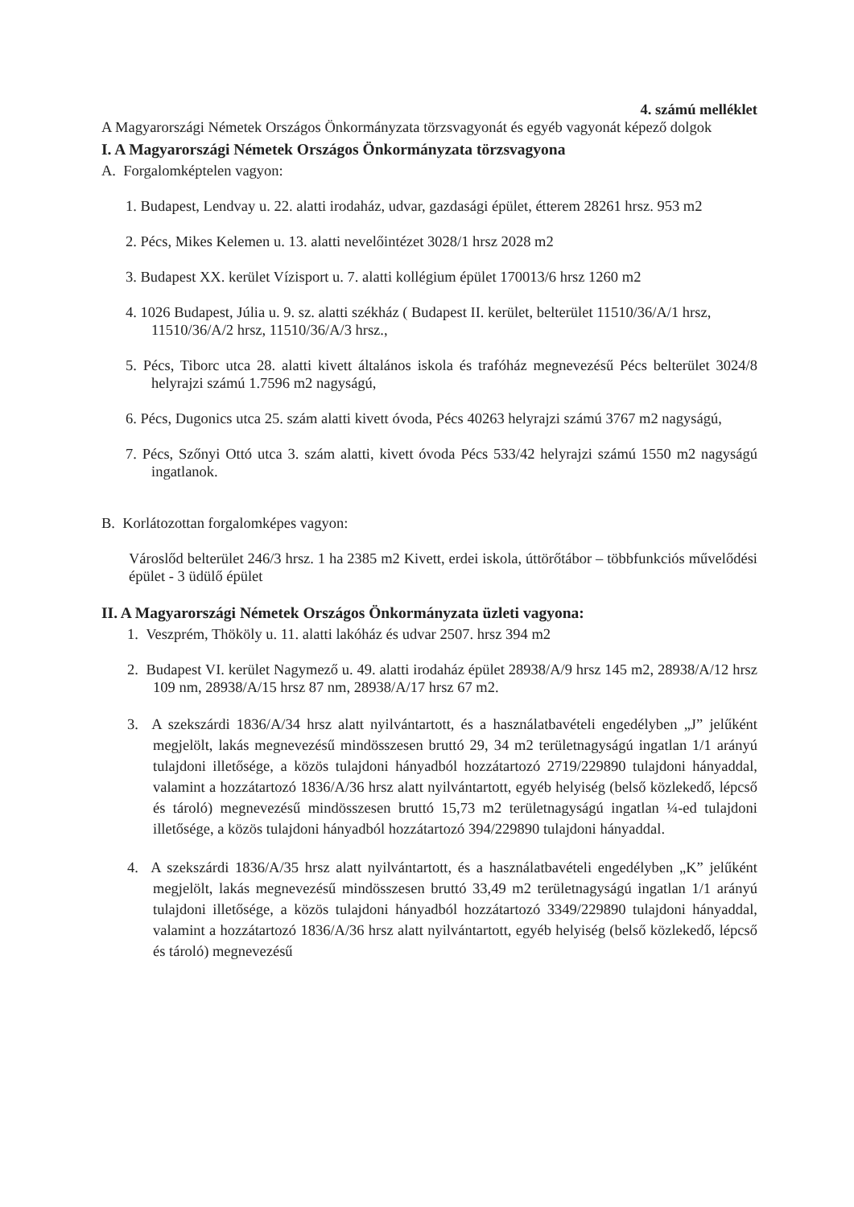4. számú melléklet
A Magyarországi Németek Országos Önkormányzata törzsvagyonát és egyéb vagyonát képező dolgok
I. A Magyarországi Németek Országos Önkormányzata törzsvagyona
A. Forgalomképtelen vagyon:
1. Budapest, Lendvay u. 22. alatti irodaház, udvar, gazdasági épület, étterem 28261 hrsz. 953 m2
2. Pécs, Mikes Kelemen u. 13. alatti nevelőintézet 3028/1 hrsz 2028 m2
3. Budapest XX. kerület Vízisport u. 7. alatti kollégium épület 170013/6 hrsz 1260 m2
4. 1026 Budapest, Júlia u. 9. sz. alatti székház ( Budapest II. kerület, belterület 11510/36/A/1 hrsz, 11510/36/A/2 hrsz, 11510/36/A/3 hrsz.,
5. Pécs, Tiborc utca 28. alatti kivett általános iskola és trafóház megnevezésű Pécs belterület 3024/8 helyrajzi számú 1.7596 m2 nagyságú,
6. Pécs, Dugonics utca 25. szám alatti kivett óvoda, Pécs 40263 helyrajzi számú 3767 m2 nagyságú,
7. Pécs, Szőnyi Ottó utca 3. szám alatti, kivett óvoda Pécs 533/42 helyrajzi számú 1550 m2 nagyságú ingatlanok.
B. Korlátozottan forgalomképes vagyon:
Városlőd belterület 246/3 hrsz. 1 ha 2385 m2 Kivett, erdei iskola, úttörőtábor – többfunkciós művelődési épület - 3 üdülő épület
II. A Magyarországi Németek Országos Önkormányzata üzleti vagyona:
1. Veszprém, Thököly u. 11. alatti lakóház és udvar 2507. hrsz 394 m2
2. Budapest VI. kerület Nagymező u. 49. alatti irodaház épület 28938/A/9 hrsz 145 m2, 28938/A/12 hrsz 109 nm, 28938/A/15 hrsz 87 nm, 28938/A/17 hrsz 67 m2.
3. A szekszárdi 1836/A/34 hrsz alatt nyilvántartott, és a használatbavételi engedélyben „J” jelűként megjelölt, lakás megnevezésű mindösszesen bruttó 29, 34 m2 területnagyságú ingatlan 1/1 arányú tulajdoni illetősége, a közös tulajdoni hányadból hozzátartozó 2719/229890 tulajdoni hányaddal, valamint a hozzátartozó 1836/A/36 hrsz alatt nyilvántartott, egyéb helyiség (belső közlekedő, lépcső és tároló) megnevezésű mindösszesen bruttó 15,73 m2 területnagyságú ingatlan ¼-ed tulajdoni illetősége, a közös tulajdoni hányadból hozzátartozó 394/229890 tulajdoni hányaddal.
4. A szekszárdi 1836/A/35 hrsz alatt nyilvántartott, és a használatbavételi engedélyben „K” jelűként megjelölt, lakás megnevezésű mindösszesen bruttó 33,49 m2 területnagyságú ingatlan 1/1 arányú tulajdoni illetősége, a közös tulajdoni hányadból hozzátartozó 3349/229890 tulajdoni hányaddal, valamint a hozzátartozó 1836/A/36 hrsz alatt nyilvántartott, egyéb helyiség (belső közlekedő, lépcső és tároló) megnevezésű